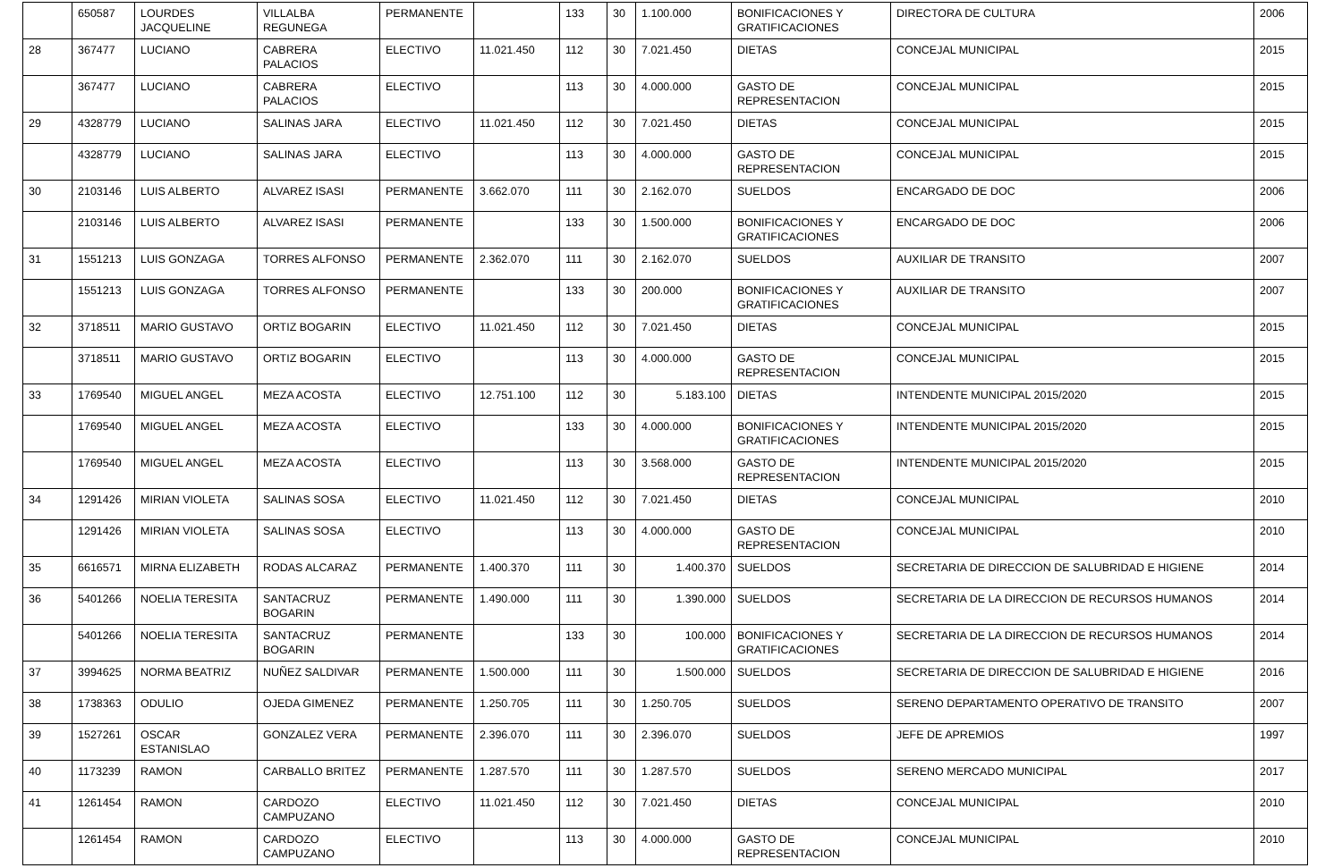| | 650587 | LOURDES JACQUELINE | VILLALBA REGUNEGA | PERMANENTE | | 133 | 30 | 1.100.000 | BONIFICACIONES Y GRATIFICACIONES | DIRECTORA DE CULTURA | 2006 |
| 28 | 367477 | LUCIANO | CABRERA PALACIOS | ELECTIVO | 11.021.450 | 112 | 30 | 7.021.450 | DIETAS | CONCEJAL MUNICIPAL | 2015 |
| | 367477 | LUCIANO | CABRERA PALACIOS | ELECTIVO | | 113 | 30 | 4.000.000 | GASTO DE REPRESENTACION | CONCEJAL MUNICIPAL | 2015 |
| 29 | 4328779 | LUCIANO | SALINAS JARA | ELECTIVO | 11.021.450 | 112 | 30 | 7.021.450 | DIETAS | CONCEJAL MUNICIPAL | 2015 |
| | 4328779 | LUCIANO | SALINAS JARA | ELECTIVO | | 113 | 30 | 4.000.000 | GASTO DE REPRESENTACION | CONCEJAL MUNICIPAL | 2015 |
| 30 | 2103146 | LUIS ALBERTO | ALVAREZ ISASI | PERMANENTE | 3.662.070 | 111 | 30 | 2.162.070 | SUELDOS | ENCARGADO DE DOC | 2006 |
| | 2103146 | LUIS ALBERTO | ALVAREZ ISASI | PERMANENTE | | 133 | 30 | 1.500.000 | BONIFICACIONES Y GRATIFICACIONES | ENCARGADO DE DOC | 2006 |
| 31 | 1551213 | LUIS GONZAGA | TORRES ALFONSO | PERMANENTE | 2.362.070 | 111 | 30 | 2.162.070 | SUELDOS | AUXILIAR DE TRANSITO | 2007 |
| | 1551213 | LUIS GONZAGA | TORRES ALFONSO | PERMANENTE | | 133 | 30 | 200.000 | BONIFICACIONES Y GRATIFICACIONES | AUXILIAR DE TRANSITO | 2007 |
| 32 | 3718511 | MARIO GUSTAVO | ORTIZ BOGARIN | ELECTIVO | 11.021.450 | 112 | 30 | 7.021.450 | DIETAS | CONCEJAL MUNICIPAL | 2015 |
| | 3718511 | MARIO GUSTAVO | ORTIZ BOGARIN | ELECTIVO | | 113 | 30 | 4.000.000 | GASTO DE REPRESENTACION | CONCEJAL MUNICIPAL | 2015 |
| 33 | 1769540 | MIGUEL ANGEL | MEZA ACOSTA | ELECTIVO | 12.751.100 | 112 | 30 | 5.183.100 | DIETAS | INTENDENTE MUNICIPAL 2015/2020 | 2015 |
| | 1769540 | MIGUEL ANGEL | MEZA ACOSTA | ELECTIVO | | 133 | 30 | 4.000.000 | BONIFICACIONES Y GRATIFICACIONES | INTENDENTE MUNICIPAL 2015/2020 | 2015 |
| | 1769540 | MIGUEL ANGEL | MEZA ACOSTA | ELECTIVO | | 113 | 30 | 3.568.000 | GASTO DE REPRESENTACION | INTENDENTE MUNICIPAL 2015/2020 | 2015 |
| 34 | 1291426 | MIRIAN VIOLETA | SALINAS SOSA | ELECTIVO | 11.021.450 | 112 | 30 | 7.021.450 | DIETAS | CONCEJAL MUNICIPAL | 2010 |
| | 1291426 | MIRIAN VIOLETA | SALINAS SOSA | ELECTIVO | | 113 | 30 | 4.000.000 | GASTO DE REPRESENTACION | CONCEJAL MUNICIPAL | 2010 |
| 35 | 6616571 | MIRNA ELIZABETH | RODAS ALCARAZ | PERMANENTE | 1.400.370 | 111 | 30 | 1.400.370 | SUELDOS | SECRETARIA DE DIRECCION DE SALUBRIDAD E HIGIENE | 2014 |
| 36 | 5401266 | NOELIA TERESITA | SANTACRUZ BOGARIN | PERMANENTE | 1.490.000 | 111 | 30 | 1.390.000 | SUELDOS | SECRETARIA DE LA DIRECCION DE RECURSOS HUMANOS | 2014 |
| | 5401266 | NOELIA TERESITA | SANTACRUZ BOGARIN | PERMANENTE | | 133 | 30 | 100.000 | BONIFICACIONES Y GRATIFICACIONES | SECRETARIA DE LA DIRECCION DE RECURSOS HUMANOS | 2014 |
| 37 | 3994625 | NORMA BEATRIZ | NUÑEZ SALDIVAR | PERMANENTE | 1.500.000 | 111 | 30 | 1.500.000 | SUELDOS | SECRETARIA DE DIRECCION DE SALUBRIDAD E HIGIENE | 2016 |
| 38 | 1738363 | ODULIO | OJEDA GIMENEZ | PERMANENTE | 1.250.705 | 111 | 30 | 1.250.705 | SUELDOS | SERENO DEPARTAMENTO OPERATIVO DE TRANSITO | 2007 |
| 39 | 1527261 | OSCAR ESTANISLAO | GONZALEZ VERA | PERMANENTE | 2.396.070 | 111 | 30 | 2.396.070 | SUELDOS | JEFE DE APREMIOS | 1997 |
| 40 | 1173239 | RAMON | CARBALLO BRITEZ | PERMANENTE | 1.287.570 | 111 | 30 | 1.287.570 | SUELDOS | SERENO MERCADO MUNICIPAL | 2017 |
| 41 | 1261454 | RAMON | CARDOZO CAMPUZANO | ELECTIVO | 11.021.450 | 112 | 30 | 7.021.450 | DIETAS | CONCEJAL MUNICIPAL | 2010 |
| | 1261454 | RAMON | CARDOZO CAMPUZANO | ELECTIVO | | 113 | 30 | 4.000.000 | GASTO DE REPRESENTACION | CONCEJAL MUNICIPAL | 2010 |